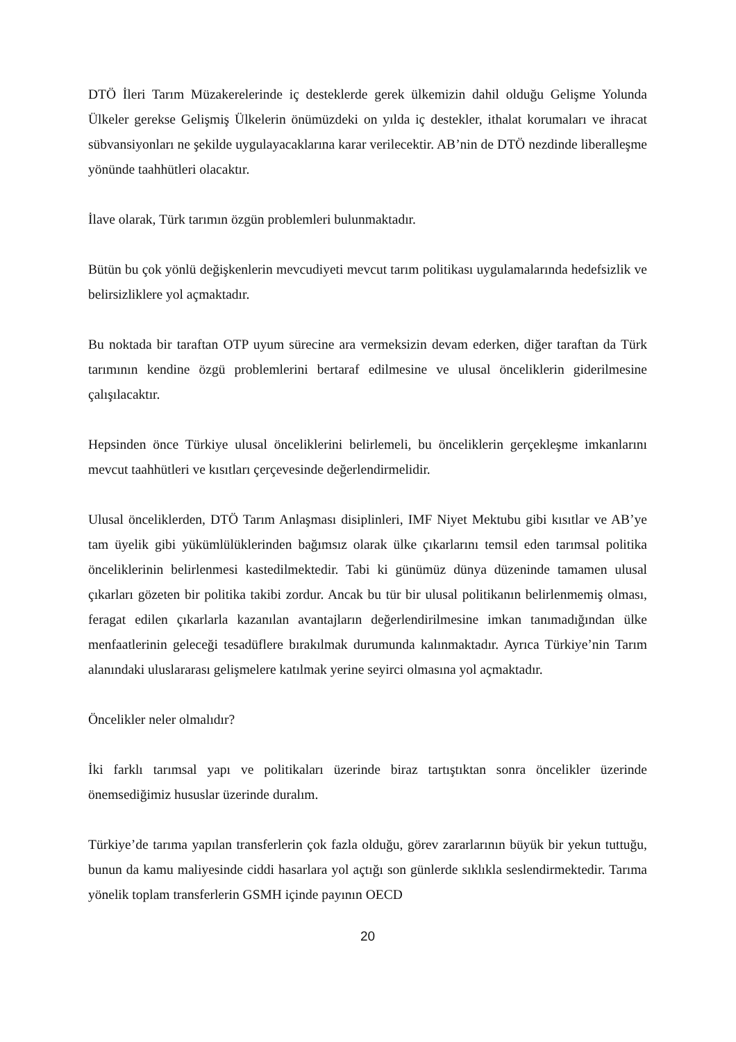DTÖ İleri Tarım Müzakerelerinde iç desteklerde gerek ülkemizin dahil olduğu Gelişme Yolunda Ülkeler gerekse Gelişmiş Ülkelerin önümüzdeki on yılda iç destekler, ithalat korumaları ve ihracat sübvansiyonları ne şekilde uygulayacaklarına karar verilecektir. AB’nin de DTÖ nezdinde liberalleşme yönünde taahhütleri olacaktır.
İlave olarak, Türk tarımın özgün problemleri bulunmaktadır.
Bütün bu çok yönlü değişkenlerin mevcudiyeti mevcut tarım politikası uygulamalarında hedefsizlik ve belirsizliklere yol açmaktadır.
Bu noktada bir taraftan OTP uyum sürecine ara vermeksizin devam ederken, diğer taraftan da Türk tarımının kendine özgü problemlerini bertaraf edilmesine ve ulusal önceliklerin giderilmesine çalışılacaktır.
Hepsinden önce Türkiye ulusal önceliklerini belirlemeli, bu önceliklerin gerçekleşme imkanlarını mevcut taahhütleri ve kısıtları çerçevesinde değerlendirmelidir.
Ulusal önceliklerden, DTÖ Tarım Anlaşması disiplinleri, IMF Niyet Mektubu gibi kısıtlar ve AB’ye tam üyelik gibi yükümlülüklerinden bağımsız olarak ülke çıkarlarını temsil eden tarımsal politika önceliklerinin belirlenmesi kastedilmektedir. Tabi ki günümüz dünya düzeninde tamamen ulusal çıkarları gözeten bir politika takibi zordur. Ancak bu tür bir ulusal politikanın belirlenmemiş olması, feragat edilen çıkarlarla kazanılan avantajların değerlendirilmesine imkan tanımadığından ülke menfaatlerinin geleceği tesadüflere bırakılmak durumunda kalınmaktadır. Ayrıca Türkiye’nin Tarım alanındaki uluslararası gelişmelere katılmak yerine seyirci olmasına yol açmaktadır.
Öncelikler neler olmalıdır?
İki farklı tarımsal yapı ve politikaları üzerinde biraz tartıştıktan sonra öncelikler üzerinde önemsediğimiz hususlar üzerinde duralım.
Türkiye’de tarıma yapılan transferlerin çok fazla olduğu, görev zararlarının büyük bir yekun tuttuğu, bunun da kamu maliyesinde ciddi hasarlara yol açtığı son günlerde sıklıkla seslendirmektedir. Tarıma yönelik toplam transferlerin GSMH içinde payının OECD
20